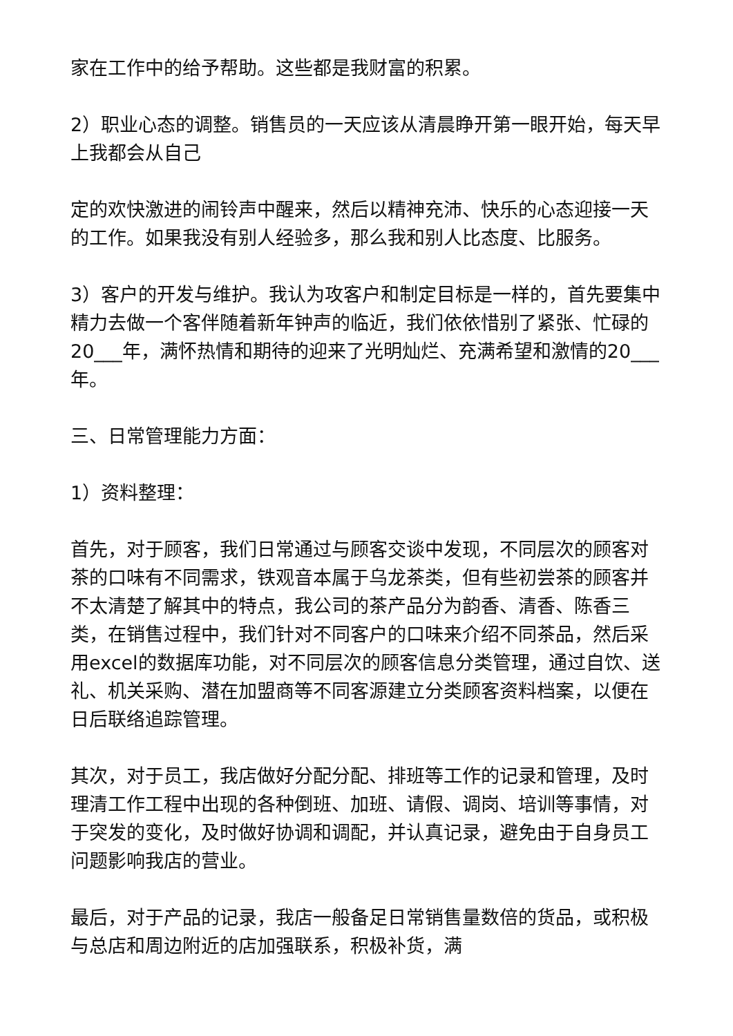家在工作中的给予帮助。这些都是我财富的积累。
2）职业心态的调整。销售员的一天应该从清晨睁开第一眼开始，每天早上我都会从自己
定的欢快激进的闹铃声中醒来，然后以精神充沛、快乐的心态迎接一天的工作。如果我没有别人经验多，那么我和别人比态度、比服务。
3）客户的开发与维护。我认为攻客户和制定目标是一样的，首先要集中精力去做一个客伴随着新年钟声的临近，我们依依惜别了紧张、忙碌的20___年，满怀热情和期待的迎来了光明灿烂、充满希望和激情的20___年。
三、日常管理能力方面：
1）资料整理：
首先，对于顾客，我们日常通过与顾客交谈中发现，不同层次的顾客对茶的口味有不同需求，铁观音本属于乌龙茶类，但有些初尝茶的顾客并不太清楚了解其中的特点，我公司的茶产品分为韵香、清香、陈香三类，在销售过程中，我们针对不同客户的口味来介绍不同茶品，然后采用excel的数据库功能，对不同层次的顾客信息分类管理，通过自饮、送礼、机关采购、潜在加盟商等不同客源建立分类顾客资料档案，以便在日后联络追踪管理。
其次，对于员工，我店做好分配分配、排班等工作的记录和管理，及时理清工作工程中出现的各种倒班、加班、请假、调岗、培训等事情，对于突发的变化，及时做好协调和调配，并认真记录，避免由于自身员工问题影响我店的营业。
最后，对于产品的记录，我店一般备足日常销售量数倍的货品，或积极与总店和周边附近的店加强联系，积极补货，满